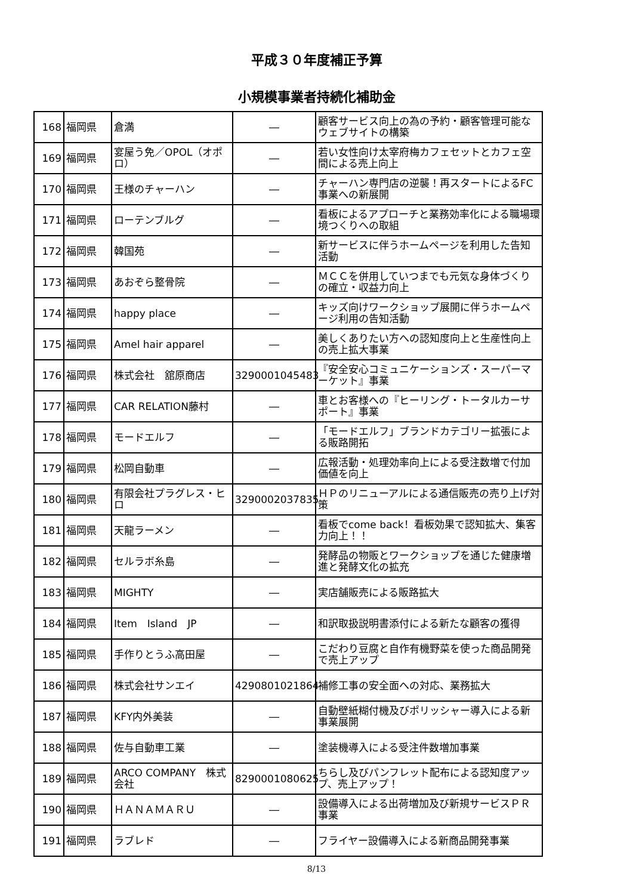平成３０年度補正予算
小規模事業者持続化補助金
| 168 | 福岡県 | 倉満 | ― | 顧客サービス向上の為の予約・顧客管理可能なウェブサイトの構築 |
| 169 | 福岡県 | 宴屋う免／OPOL（オポロ） | ― | 若い女性向け太宰府梅カフェセットとカフェ空間による売上向上 |
| 170 | 福岡県 | 王様のチャーハン | ― | チャーハン専門店の逆襲！再スタートによるFC事業への新展開 |
| 171 | 福岡県 | ローテンブルグ | ― | 看板によるアプローチと業務効率化による職場環境つくりへの取組 |
| 172 | 福岡県 | 韓国苑 | ― | 新サービスに伴うホームページを利用した告知活動 |
| 173 | 福岡県 | あおぞら整骨院 | ― | ＭＣＣを併用していつまでも元気な身体づくりの確立・収益力向上 |
| 174 | 福岡県 | happy place | ― | キッズ向けワークショップ展開に伴うホームページ利用の告知活動 |
| 175 | 福岡県 | Amel hair apparel | ― | 美しくありたい方への認知度向上と生産性向上の売上拡大事業 |
| 176 | 福岡県 | 株式会社 舘原商店 | 3290001045483 | 『安全安心コミュニケーションズ・スーパーマーケット』事業 |
| 177 | 福岡県 | CAR RELATION藤村 | ― | 車とお客様への『ヒーリング・トータルカーサポート』事業 |
| 178 | 福岡県 | モードエルフ | ― | 「モードエルフ」ブランドカテゴリー拡張による販路開拓 |
| 179 | 福岡県 | 松岡自動車 | ― | 広報活動・処理効率向上による受注数増で付加価値を向上 |
| 180 | 福岡県 | 有限会社プラグレス・ヒロ | 3290002037835 | ＨＰのリニューアルによる通信販売の売り上げ対策 |
| 181 | 福岡県 | 天龍ラーメン | ― | 看板でcome back！看板効果で認知拡大、集客力向上！！ |
| 182 | 福岡県 | セルラボ糸島 | ― | 発酵品の物販とワークショップを通じた健康増進と発酵文化の拡充 |
| 183 | 福岡県 | MIGHTY | ― | 実店舗販売による販路拡大 |
| 184 | 福岡県 | Item Island JP | ― | 和訳取扱説明書添付による新たな顧客の獲得 |
| 185 | 福岡県 | 手作りとうふ高田屋 | ― | こだわり豆腐と自作有機野菜を使った商品開発で売上アップ |
| 186 | 福岡県 | 株式会社サンエイ | 4290801021864 | 補修工事の安全面への対応、業務拡大 |
| 187 | 福岡県 | KFY内外美装 | ― | 自動壁紙糊付機及びポリッシャー導入による新事業展開 |
| 188 | 福岡県 | 佐与自動車工業 | ― | 塗装機導入による受注件数増加事業 |
| 189 | 福岡県 | ARCO COMPANY 株式会社 | 8290001080625 | ちらし及びパンフレット配布による認知度アップ、売上アップ！ |
| 190 | 福岡県 | ＨＡＮＡＭＡＲＵ | ― | 設備導入による出荷増加及び新規サービスＰＲ事業 |
| 191 | 福岡県 | ラブレド | ― | フライヤー設備導入による新商品開発事業 |
8/13